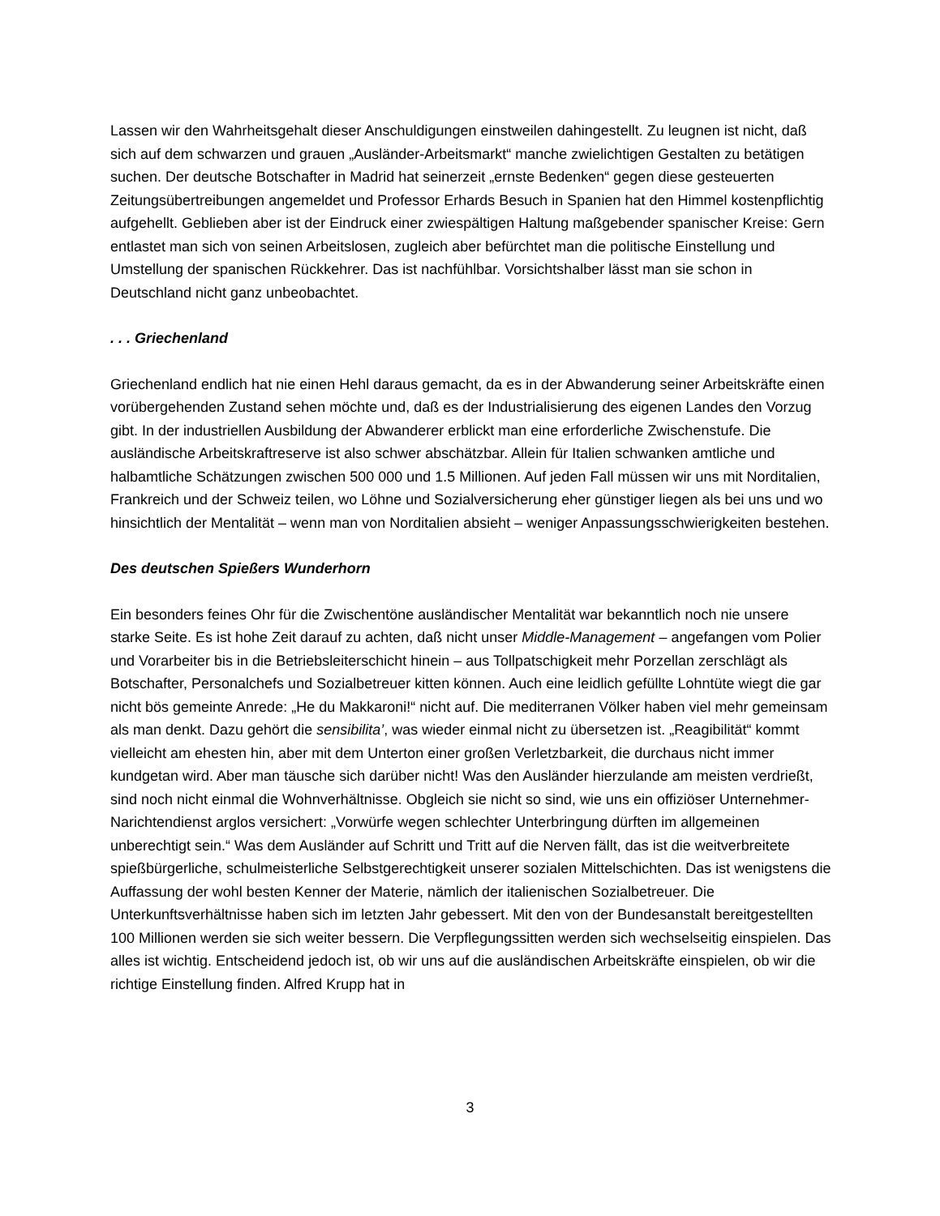Lassen wir den Wahrheitsgehalt dieser Anschuldigungen einstweilen dahingestellt. Zu leugnen ist nicht, daß sich auf dem schwarzen und grauen „Ausländer-Arbeitsmarkt“ manche zwielichtigen Gestalten zu betätigen suchen. Der deutsche Botschafter in Madrid hat seinerzeit „ernste Bedenken“ gegen diese gesteuerten Zeitungsübertreibungen angemeldet und Professor Erhards Besuch in Spanien hat den Himmel kostenpflichtig aufgehellt. Geblieben aber ist der Eindruck einer zwiespältigen Haltung maßgebender spanischer Kreise: Gern entlastet man sich von seinen Arbeitslosen, zugleich aber befürchtet man die politische Einstellung und Umstellung der spanischen Rückkehrer. Das ist nachfühlbar. Vorsichtshalber lässt man sie schon in Deutschland nicht ganz unbeobachtet.
. . . Griechenland
Griechenland endlich hat nie einen Hehl daraus gemacht, da es in der Abwanderung seiner Arbeitskräfte einen vorübergehenden Zustand sehen möchte und, daß es der Industrialisierung des eigenen Landes den Vorzug gibt. In der industriellen Ausbildung der Abwanderer erblickt man eine erforderliche Zwischenstufe. Die ausländische Arbeitskraftreserve ist also schwer abschätzbar. Allein für Italien schwanken amtliche und halbamtliche Schätzungen zwischen 500 000 und 1.5 Millionen. Auf jeden Fall müssen wir uns mit Norditalien, Frankreich und der Schweiz teilen, wo Löhne und Sozialversicherung eher günstiger liegen als bei uns und wo hinsichtlich der Mentalität – wenn man von Norditalien absieht – weniger Anpassungsschwierigkeiten bestehen.
Des deutschen Spießers Wunderhorn
Ein besonders feines Ohr für die Zwischentöne ausländischer Mentalität war bekanntlich noch nie unsere starke Seite. Es ist hohe Zeit darauf zu achten, daß nicht unser Middle-Management – angefangen vom Polier und Vorarbeiter bis in die Betriebsleiterschicht hinein – aus Tollpatschigkeit mehr Porzellan zerschlägt als Botschafter, Personalchefs und Sozialbetreuer kitten können. Auch eine leidlich gefüllte Lohntüte wiegt die gar nicht bös gemeinte Anrede: „He du Makkaroni!“ nicht auf. Die mediterranen Völker haben viel mehr gemeinsam als man denkt. Dazu gehört die sensibilita’, was wieder einmal nicht zu übersetzen ist. „Reagibilität“ kommt vielleicht am ehesten hin, aber mit dem Unterton einer großen Verletzbarkeit, die durchaus nicht immer kundgetan wird. Aber man täusche sich darüber nicht! Was den Ausländer hierzulande am meisten verdrießt, sind noch nicht einmal die Wohnverhältnisse. Obgleich sie nicht so sind, wie uns ein offiziöser Unternehmer-Narichtendienst arglos versichert: „Vorwürfe wegen schlechter Unterbringung dürften im allgemeinen unberechtigt sein.“ Was dem Ausländer auf Schritt und Tritt auf die Nerven fällt, das ist die weitverbreitete spießbürgerliche, schulmeisterliche Selbstgerechtigkeit unserer sozialen Mittelschichten. Das ist wenigstens die Auffassung der wohl besten Kenner der Materie, nämlich der italienischen Sozialbetreuer. Die Unterkunftsverhältnisse haben sich im letzten Jahr gebessert. Mit den von der Bundesanstalt bereitgestellten 100 Millionen werden sie sich weiter bessern. Die Verpflegungssitten werden sich wechselseitig einspielen. Das alles ist wichtig. Entscheidend jedoch ist, ob wir uns auf die ausländischen Arbeitskräfte einspielen, ob wir die richtige Einstellung finden. Alfred Krupp hat in
3